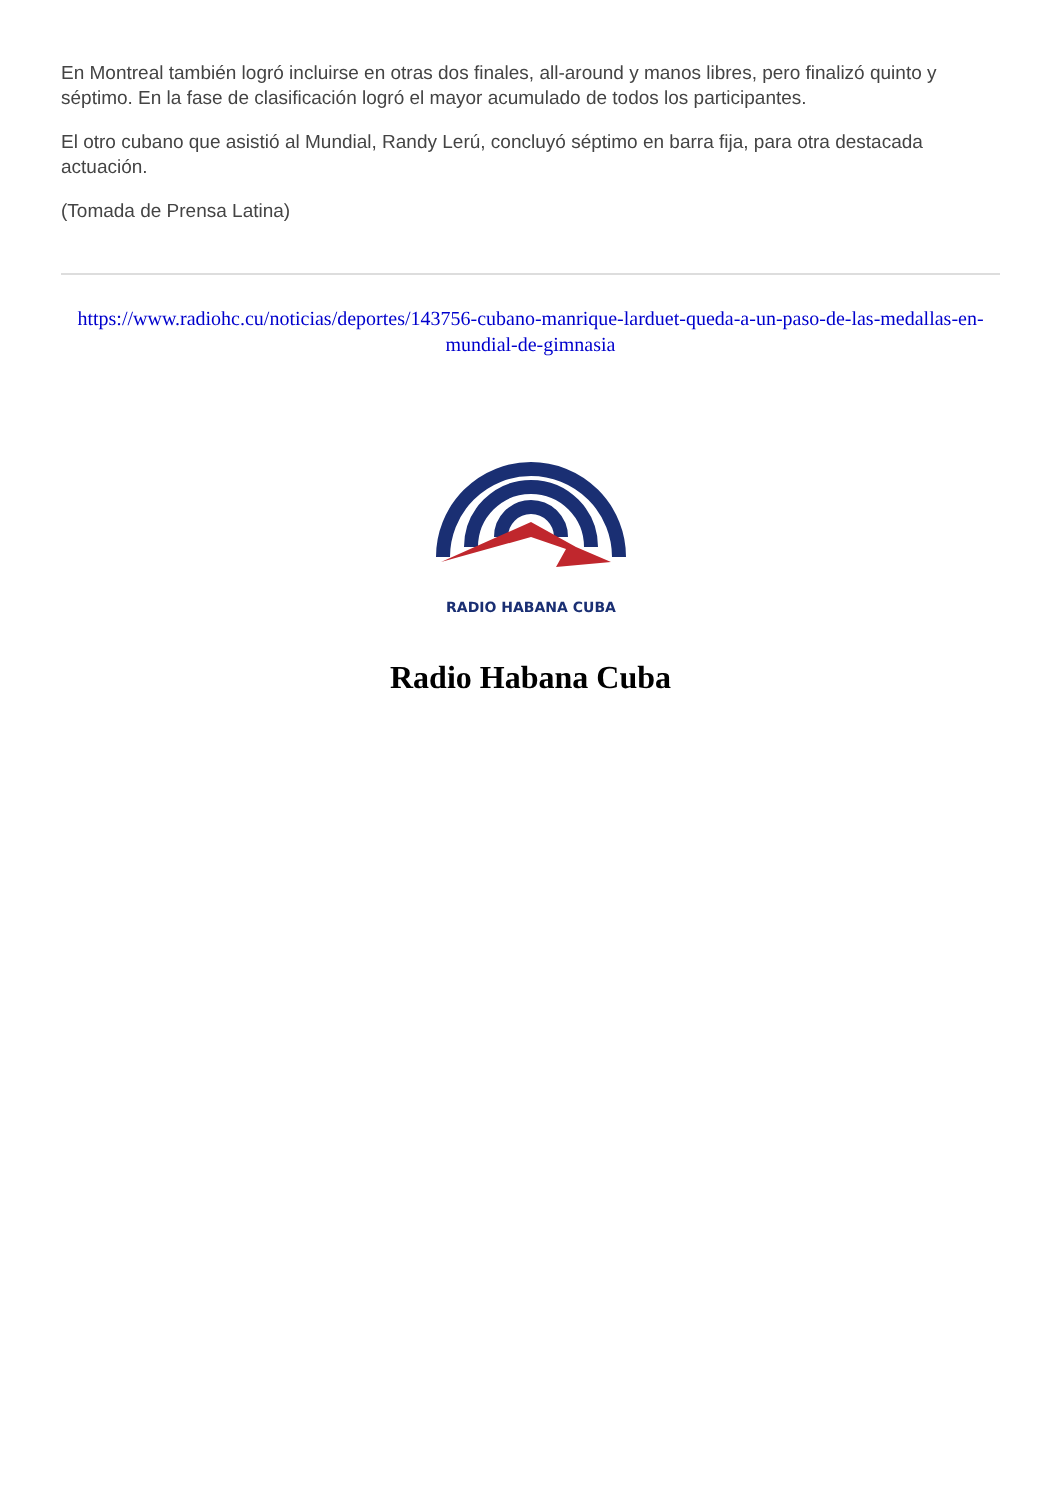En Montreal también logró incluirse en otras dos finales, all-around y manos libres, pero finalizó quinto y séptimo. En la fase de clasificación logró el mayor acumulado de todos los participantes.
El otro cubano que asistió al Mundial, Randy Lerú, concluyó séptimo en barra fija, para otra destacada actuación.
(Tomada de Prensa Latina)
https://www.radiohc.cu/noticias/deportes/143756-cubano-manrique-larduet-queda-a-un-paso-de-las-medallas-en-mundial-de-gimnasia
RADIO HABANA CUBA
Radio Habana Cuba